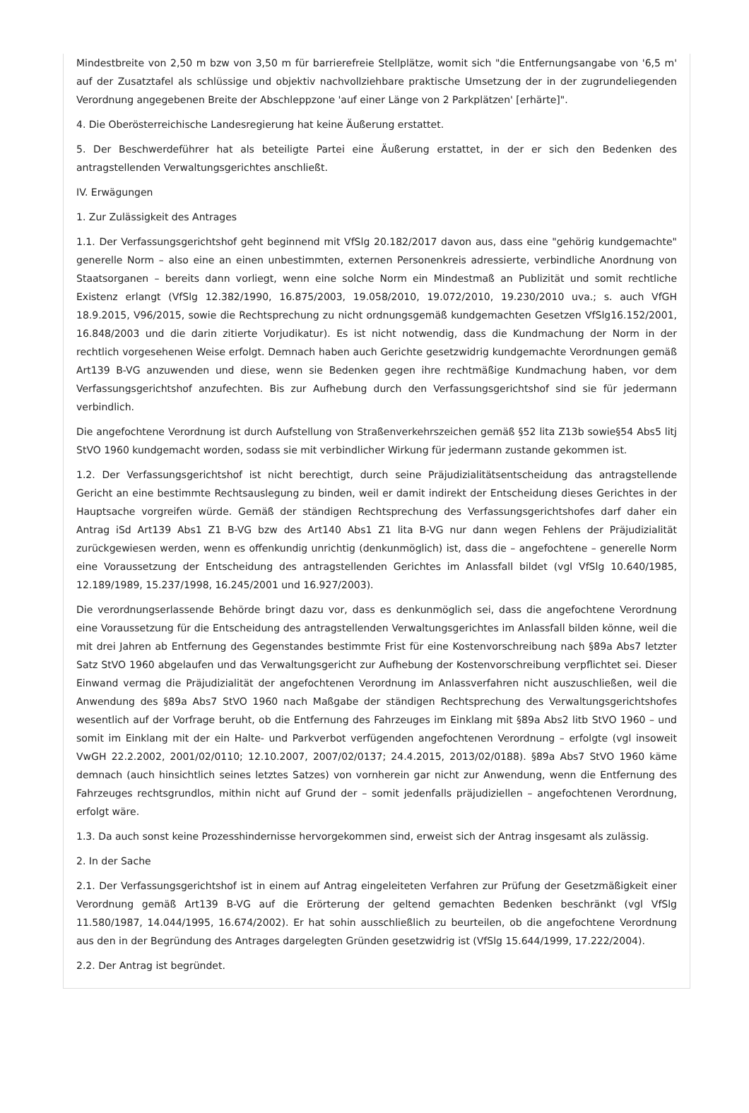Mindestbreite von 2,50 m bzw von 3,50 m für barrierefreie Stellplätze, womit sich "die Entfernungsangabe von '6,5 m' auf der Zusatztafel als schlüssige und objektiv nachvollziehbare praktische Umsetzung der in der zugrundeliegenden Verordnung angegebenen Breite der Abschleppzone 'auf einer Länge von 2 Parkplätzen' [erhärte]".
4. Die Oberösterreichische Landesregierung hat keine Äußerung erstattet.
5. Der Beschwerdeführer hat als beteiligte Partei eine Äußerung erstattet, in der er sich den Bedenken des antragstellenden Verwaltungsgerichtes anschließt.
IV. Erwägungen
1. Zur Zulässigkeit des Antrages
1.1. Der Verfassungsgerichtshof geht beginnend mit VfSlg 20.182/2017 davon aus, dass eine "gehörig kundgemachte" generelle Norm – also eine an einen unbestimmten, externen Personenkreis adressierte, verbindliche Anordnung von Staatsorganen – bereits dann vorliegt, wenn eine solche Norm ein Mindestmaß an Publizität und somit rechtliche Existenz erlangt (VfSlg 12.382/1990, 16.875/2003, 19.058/2010, 19.072/2010, 19.230/2010 uva.; s. auch VfGH 18.9.2015, V96/2015, sowie die Rechtsprechung zu nicht ordnungsgemäß kundgemachten Gesetzen VfSlg16.152/2001, 16.848/2003 und die darin zitierte Vorjudikatur). Es ist nicht notwendig, dass die Kundmachung der Norm in der rechtlich vorgesehenen Weise erfolgt. Demnach haben auch Gerichte gesetzwidrig kundgemachte Verordnungen gemäß Art139 B-VG anzuwenden und diese, wenn sie Bedenken gegen ihre rechtmäßige Kundmachung haben, vor dem Verfassungsgerichtshof anzufechten. Bis zur Aufhebung durch den Verfassungsgerichtshof sind sie für jedermann verbindlich.
Die angefochtene Verordnung ist durch Aufstellung von Straßenverkehrszeichen gemäß §52 lita Z13b sowie§54 Abs5 litj StVO 1960 kundgemacht worden, sodass sie mit verbindlicher Wirkung für jedermann zustande gekommen ist.
1.2. Der Verfassungsgerichtshof ist nicht berechtigt, durch seine Präjudizialitätsentscheidung das antragstellende Gericht an eine bestimmte Rechtsauslegung zu binden, weil er damit indirekt der Entscheidung dieses Gerichtes in der Hauptsache vorgreifen würde. Gemäß der ständigen Rechtsprechung des Verfassungsgerichtshofes darf daher ein Antrag iSd Art139 Abs1 Z1 B-VG bzw des Art140 Abs1 Z1 lita B-VG nur dann wegen Fehlens der Präjudizialität zurückgewiesen werden, wenn es offenkundig unrichtig (denkunmöglich) ist, dass die – angefochtene – generelle Norm eine Voraussetzung der Entscheidung des antragstellenden Gerichtes im Anlassfall bildet (vgl VfSlg 10.640/1985, 12.189/1989, 15.237/1998, 16.245/2001 und 16.927/2003).
Die verordnungserlassende Behörde bringt dazu vor, dass es denkunmöglich sei, dass die angefochtene Verordnung eine Voraussetzung für die Entscheidung des antragstellenden Verwaltungsgerichtes im Anlassfall bilden könne, weil die mit drei Jahren ab Entfernung des Gegenstandes bestimmte Frist für eine Kostenvorschreibung nach §89a Abs7 letzter Satz StVO 1960 abgelaufen und das Verwaltungsgericht zur Aufhebung der Kostenvorschreibung verpflichtet sei. Dieser Einwand vermag die Präjudizialität der angefochtenen Verordnung im Anlassverfahren nicht auszuschließen, weil die Anwendung des §89a Abs7 StVO 1960 nach Maßgabe der ständigen Rechtsprechung des Verwaltungsgerichtshofes wesentlich auf der Vorfrage beruht, ob die Entfernung des Fahrzeuges im Einklang mit §89a Abs2 litb StVO 1960 – und somit im Einklang mit der ein Halte- und Parkverbot verfügenden angefochtenen Verordnung – erfolgte (vgl insoweit VwGH 22.2.2002, 2001/02/0110; 12.10.2007, 2007/02/0137; 24.4.2015, 2013/02/0188). §89a Abs7 StVO 1960 käme demnach (auch hinsichtlich seines letztes Satzes) von vornherein gar nicht zur Anwendung, wenn die Entfernung des Fahrzeuges rechtsgrundlos, mithin nicht auf Grund der – somit jedenfalls präjudiziellen – angefochtenen Verordnung, erfolgt wäre.
1.3. Da auch sonst keine Prozesshindernisse hervorgekommen sind, erweist sich der Antrag insgesamt als zulässig.
2. In der Sache
2.1. Der Verfassungsgerichtshof ist in einem auf Antrag eingeleiteten Verfahren zur Prüfung der Gesetzmäßigkeit einer Verordnung gemäß Art139 B-VG auf die Erörterung der geltend gemachten Bedenken beschränkt (vgl VfSlg 11.580/1987, 14.044/1995, 16.674/2002). Er hat sohin ausschließlich zu beurteilen, ob die angefochtene Verordnung aus den in der Begründung des Antrages dargelegten Gründen gesetzwidrig ist (VfSlg 15.644/1999, 17.222/2004).
2.2. Der Antrag ist begründet.